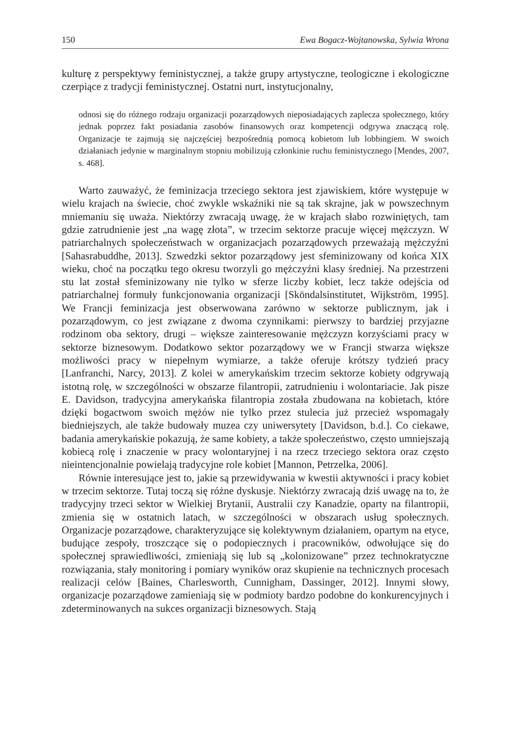150 Ewa Bogacz-Wojtanowska, Sylwia Wrona
kulturę z perspektywy feministycznej, a także grupy artystyczne, teologiczne i ekologiczne czerpiące z tradycji feministycznej. Ostatni nurt, instytucjonalny,
odnosi się do różnego rodzaju organizacji pozarządowych nieposiadających zaplecza społecznego, który jednak poprzez fakt posiadania zasobów finansowych oraz kompetencji odgrywa znaczącą rolę. Organizacje te zajmują się najczęściej bezpośrednią pomocą kobietom lub lobbingiem. W swoich działaniach jedynie w marginalnym stopniu mobilizują członkinie ruchu feministycznego [Mendes, 2007, s. 468].
Warto zauważyć, że feminizacja trzeciego sektora jest zjawiskiem, które występuje w wielu krajach na świecie, choć zwykle wskaźniki nie są tak skrajne, jak w powszechnym mniemaniu się uważa. Niektórzy zwracają uwagę, że w krajach słabo rozwiniętych, tam gdzie zatrudnienie jest „na wagę złota”, w trzecim sektorze pracuje więcej mężczyzn. W patriarchalnych społeczeństwach w organizacjach pozarządowych przeważają mężczyźni [Sahasrabuddhe, 2013]. Szwedzki sektor pozarządowy jest sfeminizowany od końca XIX wieku, choć na początku tego okresu tworzyli go mężczyźni klasy średniej. Na przestrzeni stu lat został sfeminizowany nie tylko w sferze liczby kobiet, lecz także odejścia od patriarchalnej formuły funkcjonowania organizacji [Sköndalsinstitutet, Wijkström, 1995]. We Francji feminizacja jest obserwowana zarówno w sektorze publicznym, jak i pozarządowym, co jest związane z dwoma czynnikami: pierwszy to bardziej przyjazne rodzinom oba sektory, drugi – większe zainteresowanie mężczyzn korzyściami pracy w sektorze biznesowym. Dodatkowo sektor pozarządowy we w Francji stwarza większe możliwości pracy w niepełnym wymiarze, a także oferuje krótszy tydzień pracy [Lanfranchi, Narcy, 2013]. Z kolei w amerykańskim trzecim sektorze kobiety odgrywają istotną rolę, w szczególności w obszarze filantropii, zatrudnieniu i wolontariacie. Jak pisze E. Davidson, tradycyjna amerykańska filantropia została zbudowana na kobietach, które dzięki bogactwom swoich mężów nie tylko przez stulecia już przecież wspomagały biedniejszych, ale także budowały muzea czy uniwersytety [Davidson, b.d.]. Co ciekawe, badania amerykańskie pokazują, że same kobiety, a także społeczeństwo, często umniejszają kobiecą rolę i znaczenie w pracy wolontaryjnej i na rzecz trzeciego sektora oraz często nieintencjonalnie powielają tradycyjne role kobiet [Mannon, Petrzelka, 2006].
Równie interesujące jest to, jakie są przewidywania w kwestii aktywności i pracy kobiet w trzecim sektorze. Tutaj toczą się różne dyskusje. Niektórzy zwracają dziś uwagę na to, że tradycyjny trzeci sektor w Wielkiej Brytanii, Australii czy Kanadzie, oparty na filantropii, zmienia się w ostatnich latach, w szczególności w obszarach usług społecznych. Organizacje pozarządowe, charakteryzujące się kolektywnym działaniem, opartym na etyce, budujące zespoły, troszczące się o podopiecznych i pracowników, odwołujące się do społecznej sprawiedliwości, zmieniają się lub są „kolonizowane” przez technokratyczne rozwiązania, stały monitoring i pomiary wyników oraz skupienie na technicznych procesach realizacji celów [Baines, Charlesworth, Cunnigham, Dassinger, 2012]. Innymi słowy, organizacje pozarządowe zamieniają się w podmioty bardzo podobne do konkurencyjnych i zdeterminowanych na sukces organizacji biznesowych. Stają